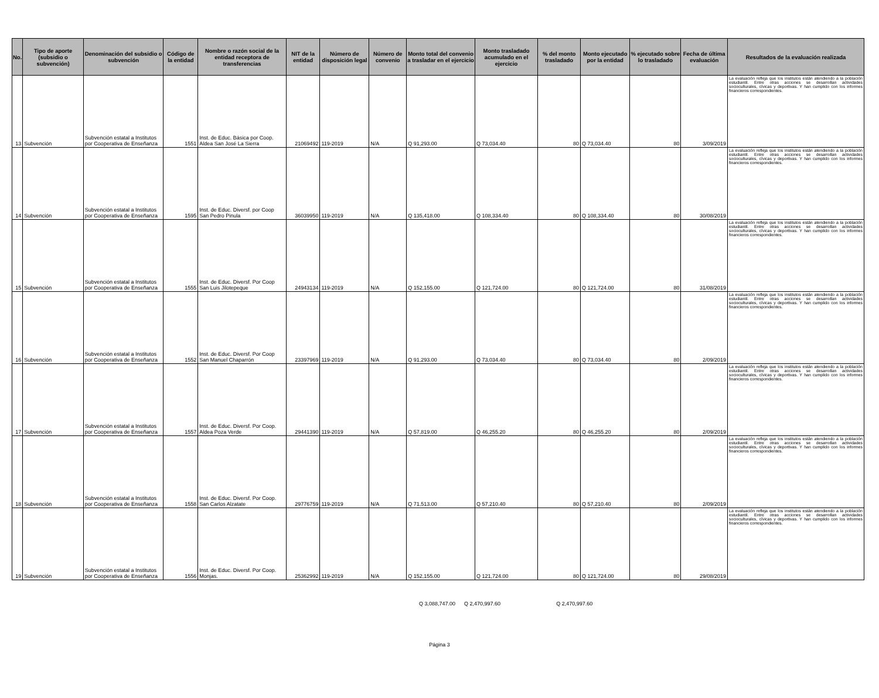| No. | Tipo de aporte (subsidio o subvención) | Denominación del subsidio o subvención | Código de la entidad | Nombre o razón social de la entidad receptora de transferencias | NIT de la entidad | Número de disposición legal | Número de convenio | Monto total del convenio a trasladar en el ejercicio | Monto trasladado acumulado en el ejercicio | % del monto trasladado | Monto ejecutado por la entidad | % ejecutado sobre lo trasladado | Fecha de última evaluación | Resultados de la evaluación realizada |
| --- | --- | --- | --- | --- | --- | --- | --- | --- | --- | --- | --- | --- | --- | --- |
| 13 | Subvención | Subvención estatal a Institutos por Cooperativa de Enseñanza | 1551 | Inst. de Educ. Básica por Coop. Aldea San José La Sierra | 21069492 | 119-2019 | N/A | Q 91,293.00 | Q 73,034.40 | 80 | Q 73,034.40 | 80 | 3/09/2019 | La evaluación refleja que los institutos están atendiendo a la población estudiantil. Entre otras acciones se desarrollan actividades socioculturales, cívicas y deportivas. Y han cumplido con los informes financieros correspondientes. |
| 14 | Subvención | Subvención estatal a Institutos por Cooperativa de Enseñanza | 1595 | Inst. de Educ. Diversf. por Coop San Pedro Pinula | 36039950 | 119-2019 | N/A | Q 135,418.00 | Q 108,334.40 | 80 | Q 108,334.40 | 80 | 30/08/2019 | La evaluación refleja que los institutos están atendiendo a la población estudiantil. Entre otras acciones se desarrollan actividades socioculturales, cívicas y deportivas. Y han cumplido con los informes financieros correspondientes. |
| 15 | Subvención | Subvención estatal a Institutos por Cooperativa de Enseñanza | 1555 | Inst. de Educ. Diversf. Por Coop San Luis Jilotepeque | 24943134 | 119-2019 | N/A | Q 152,155.00 | Q 121,724.00 | 80 | Q 121,724.00 | 80 | 31/08/2019 | La evaluación refleja que los institutos están atendiendo a la población estudiantil. Entre otras acciones se desarrollan actividades socioculturales, cívicas y deportivas. Y han cumplido con los informes financieros correspondientes. |
| 16 | Subvención | Subvención estatal a Institutos por Cooperativa de Enseñanza | 1552 | Inst. de Educ. Diversf. Por Coop San Manuel Chaparrón | 23397969 | 119-2019 | N/A | Q 91,293.00 | Q 73,034.40 | 80 | Q 73,034.40 | 80 | 2/09/2019 | La evaluación refleja que los institutos están atendiendo a la población estudiantil. Entre otras acciones se desarrollan actividades socioculturales, cívicas y deportivas. Y han cumplido con los informes financieros correspondientes. |
| 17 | Subvención | Subvención estatal a Institutos por Cooperativa de Enseñanza | 1557 | Inst. de Educ. Diversf. Por Coop. Aldea Poza Verde | 29441390 | 119-2019 | N/A | Q 57,819.00 | Q 46,255.20 | 80 | Q 46,255.20 | 80 | 2/09/2019 | La evaluación refleja que los institutos están atendiendo a la población estudiantil. Entre otras acciones se desarrollan actividades socioculturales, cívicas y deportivas. Y han cumplido con los informes financieros correspondientes. |
| 18 | Subvención | Subvención estatal a Institutos por Cooperativa de Enseñanza | 1558 | Inst. de Educ. Diversf. Por Coop. San Carlos Alzatate | 29776759 | 119-2019 | N/A | Q 71,513.00 | Q 57,210.40 | 80 | Q 57,210.40 | 80 | 2/09/2019 | La evaluación refleja que los institutos están atendiendo a la población estudiantil. Entre otras acciones se desarrollan actividades socioculturales, cívicas y deportivas. Y han cumplido con los informes financieros correspondientes. |
| 19 | Subvención | Subvención estatal a Institutos por Cooperativa de Enseñanza | 1556 | Inst. de Educ. Diversf. Por Coop. Monjas. | 25362992 | 119-2019 | N/A | Q 152,155.00 | Q 121,724.00 | 80 | Q 121,724.00 | 80 | 29/08/2019 | La evaluación refleja que los institutos están atendiendo a la población estudiantil. Entre otras acciones se desarrollan actividades socioculturales, cívicas y deportivas. Y han cumplido con los informes financieros correspondientes. |
Q 3,088,747.00 Q 2,470,997.60 Q 2,470,997.60
Página 3